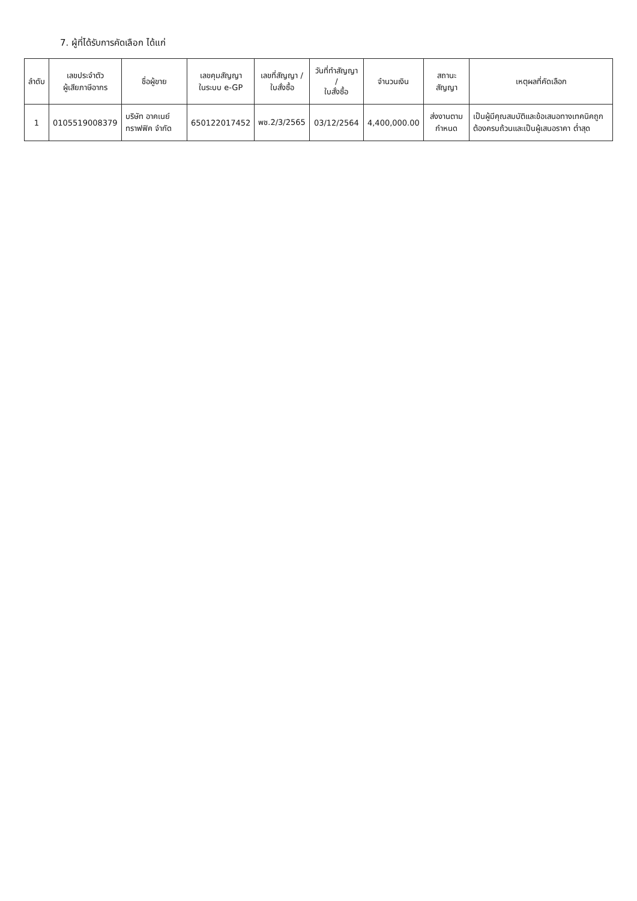7. ผู้ที่ได้รับการคัดเลือก ได้แก่
| ลำดับ | เลขประจำตัว ผู้เสียภาษีอากร | ชื่อผู้ขาย | เลขคุมสัญญา ในระบบ e-GP | เลขที่สัญญา / ใบสั่งซื้อ | วันที่ทำสัญญา / ใบสั่งซื้อ | จำนวนเงิน | สถานะสัญญา | เหตุผลที่คัดเลือก |
| --- | --- | --- | --- | --- | --- | --- | --- | --- |
| 1 | 0105519008379 | บริษัท อาคเนย์ทราฟฟิค จำกัด | 650122017452 | พช.2/3/2565 | 03/12/2564 | 4,400,000.00 | ส่งงานตามกำหนด | เป็นผู้มีคุณสมบัติและข้อเสนอทางเทคนิคถูกต้องครบถ้วนและเป็นผู้เสนอราคา ต่ำสุด |